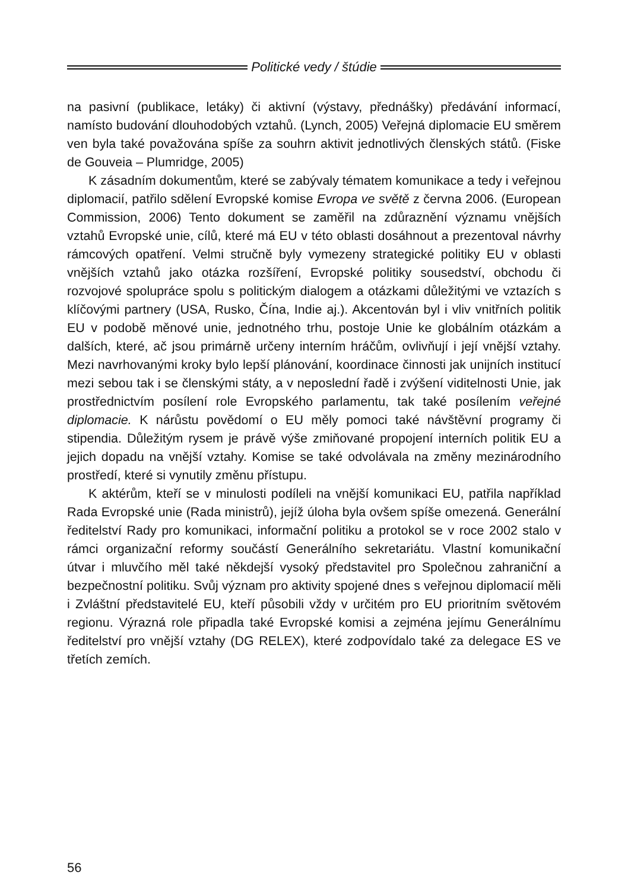Politické vedy / štúdie
na pasivní (publikace, letáky) či aktivní (výstavy, přednášky) předávání informací, namísto budování dlouhodobých vztahů. (Lynch, 2005) Veřejná diplomacie EU směrem ven byla také považována spíše za souhrn aktivit jednotlivých členských států. (Fiske de Gouveia – Plumridge, 2005)
K zásadním dokumentům, které se zabývaly tématem komunikace a tedy i veřejnou diplomacií, patřilo sdělení Evropské komise Evropa ve světě z června 2006. (European Commission, 2006) Tento dokument se zaměřil na zdůraznění významu vnějších vztahů Evropské unie, cílů, které má EU v této oblasti dosáhnout a prezentoval návrhy rámcových opatření. Velmi stručně byly vymezeny strategické politiky EU v oblasti vnějších vztahů jako otázka rozšíření, Evropské politiky sousedství, obchodu či rozvojové spolupráce spolu s politickým dialogem a otázkami důležitými ve vztazích s klíčovými partnery (USA, Rusko, Čína, Indie aj.). Akcentován byl i vliv vnitřních politik EU v podobě měnové unie, jednotného trhu, postoje Unie ke globálním otázkám a dalších, které, ač jsou primárně určeny interním hráčům, ovlivňují i její vnější vztahy. Mezi navrhovanými kroky bylo lepší plánování, koordinace činnosti jak unijních institucí mezi sebou tak i se členskými státy, a v neposlední řadě i zvýšení viditelnosti Unie, jak prostřednictvím posílení role Evropského parlamentu, tak také posílením veřejné diplomacie. K nárůstu povědomí o EU měly pomoci také návštěvní programy či stipendia. Důležitým rysem je právě výše zmiňované propojení interních politik EU a jejich dopadu na vnější vztahy. Komise se také odvolávala na změny mezinárodního prostředí, které si vynutily změnu přístupu.
K aktérům, kteří se v minulosti podíleli na vnější komunikaci EU, patřila například Rada Evropské unie (Rada ministrů), jejíž úloha byla ovšem spíše omezená. Generální ředitelství Rady pro komunikaci, informační politiku a protokol se v roce 2002 stalo v rámci organizační reformy součástí Generálního sekretariátu. Vlastní komunikační útvar i mluvčího měl také někdejší vysoký představitel pro Společnou zahraniční a bezpečnostní politiku. Svůj význam pro aktivity spojené dnes s veřejnou diplomacií měli i Zvláštní představitelé EU, kteří působili vždy v určitém pro EU prioritním světovém regionu. Výrazná role připadla také Evropské komisi a zejména jejímu Generálnímu ředitelství pro vnější vztahy (DG RELEX), které zodpovídalo také za delegace ES ve třetích zemích.
56